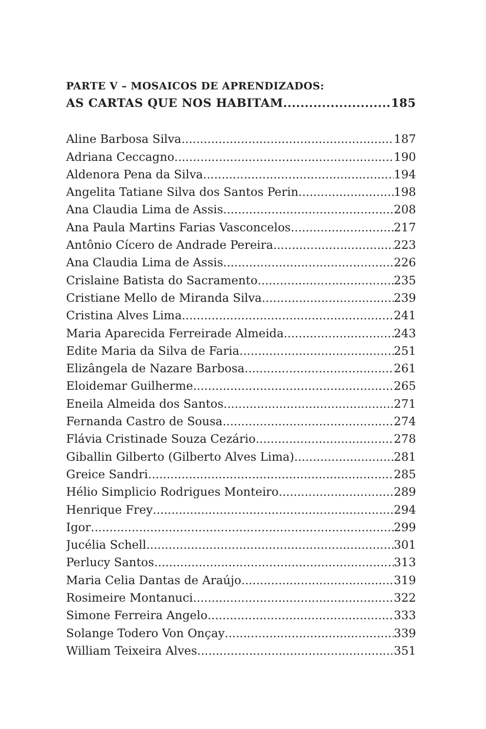PARTE V – MOSAICOS DE APRENDIZADOS:
AS CARTAS QUE NOS HABITAM 185
Aline Barbosa Silva 187
Adriana Ceccagno 190
Aldenora Pena da Silva 194
Angelita Tatiane Silva dos Santos Perin 198
Ana Claudia Lima de Assis 208
Ana Paula Martins Farias Vasconcelos 217
Antônio Cícero de Andrade Pereira 223
Ana Claudia Lima de Assis 226
Crislaine Batista do Sacramento 235
Cristiane Mello de Miranda Silva 239
Cristina Alves Lima 241
Maria Aparecida Ferreirade Almeida 243
Edite Maria da Silva de Faria 251
Elizângela de Nazare Barbosa 261
Eloidemar Guilherme 265
Eneila Almeida dos Santos 271
Fernanda Castro de Sousa 274
Flávia Cristinade Souza Cezário 278
Giballin Gilberto (Gilberto Alves Lima) 281
Greice Sandri 285
Hélio Simplicio Rodrigues Monteiro 289
Henrique Frey 294
Igor 299
Jucélia Schell 301
Perlucy Santos 313
Maria Celia Dantas de Araújo 319
Rosimeire Montanuci 322
Simone Ferreira Angelo 333
Solange Todero Von Onçay 339
William Teixeira Alves 351